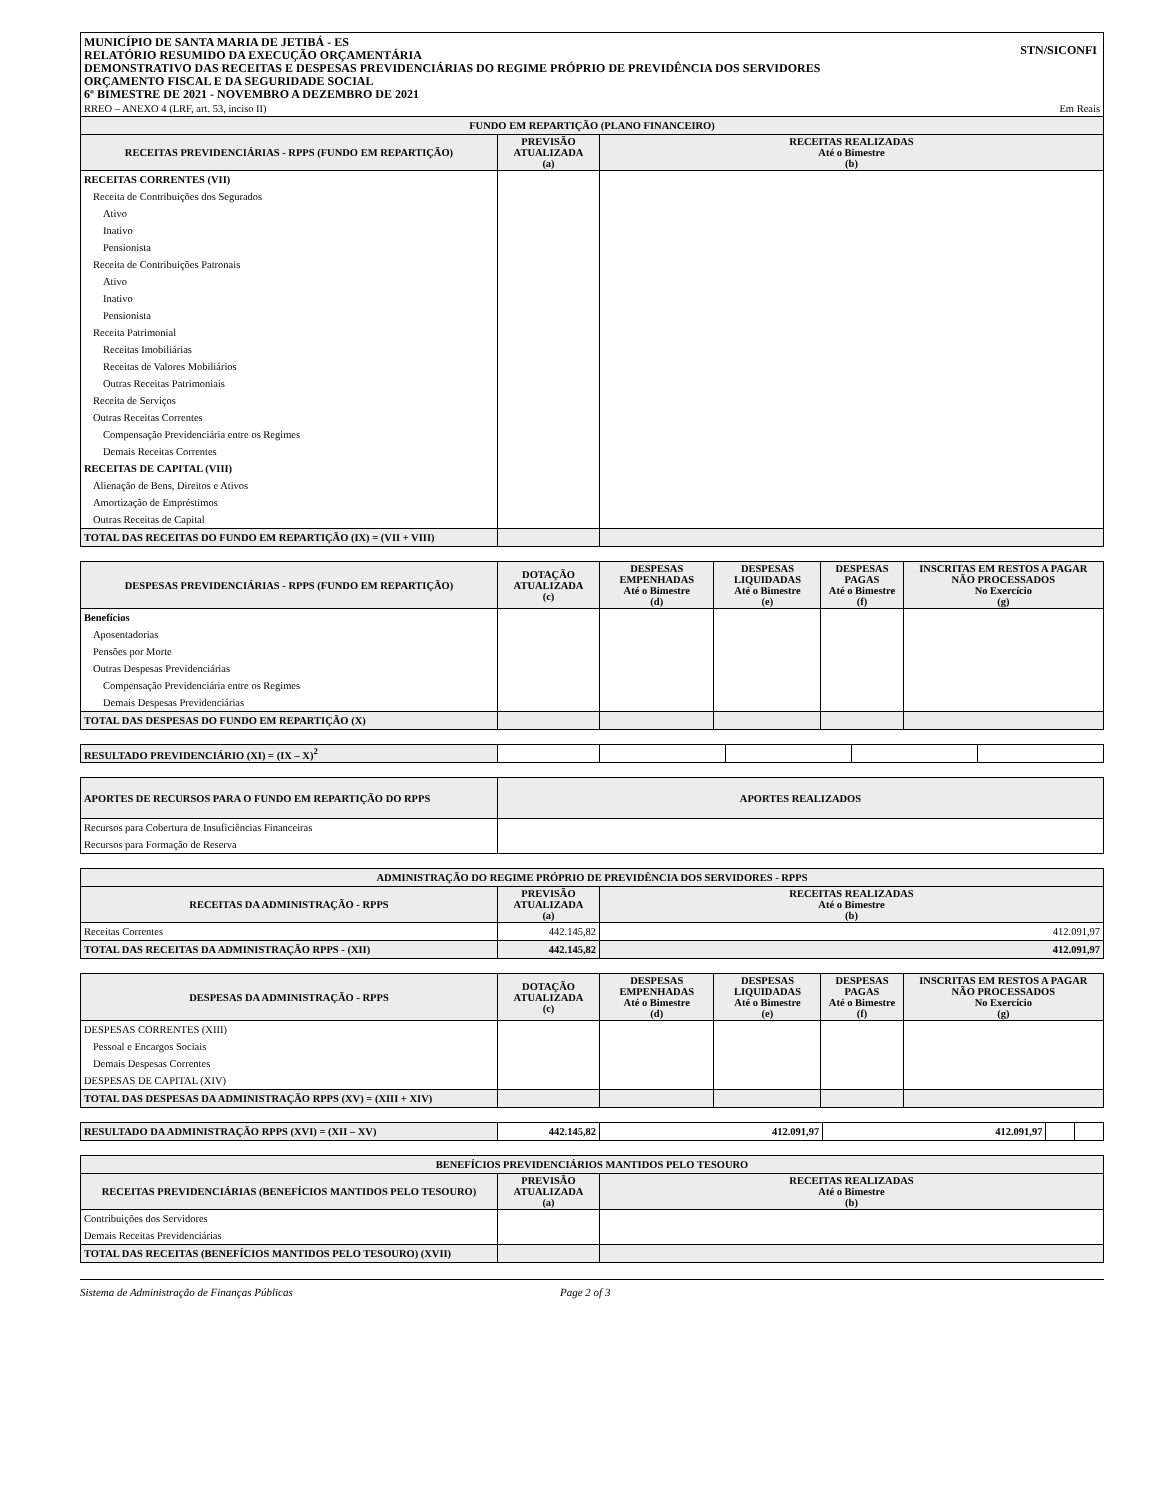MUNICÍPIO DE SANTA MARIA DE JETIBÁ - ES
RELATÓRIO RESUMIDO DA EXECUÇÃO ORÇAMENTÁRIA
DEMONSTRATIVO DAS RECEITAS E DESPESAS PREVIDENCIÁRIAS DO REGIME PRÓPRIO DE PREVIDÊNCIA DOS SERVIDORES
ORÇAMENTO FISCAL E DA SEGURIDADE SOCIAL
6º BIMESTRE DE 2021 - NOVEMBRO A DEZEMBRO DE 2021
STN/SICONFI
RREO – ANEXO 4 (LRF, art. 53, inciso II) Em Reais
| FUNDO EM REPARTIÇÃO (PLANO FINANCEIRO) | | |
| --- | --- | --- |
| RECEITAS PREVIDENCIÁRIAS - RPPS (FUNDO EM REPARTIÇÃO) | PREVISÃO ATUALIZADA (a) | RECEITAS REALIZADAS Até o Bimestre (b) |
| RECEITAS CORRENTES (VII) | | |
| Receita de Contribuições dos Segurados | | |
| Ativo | | |
| Inativo | | |
| Pensionista | | |
| Receita de Contribuições Patronais | | |
| Ativo | | |
| Inativo | | |
| Pensionista | | |
| Receita Patrimonial | | |
| Receitas Imobiliárias | | |
| Receitas de Valores Mobiliários | | |
| Outras Receitas Patrimoniais | | |
| Receita de Serviços | | |
| Outras Receitas Correntes | | |
| Compensação Previdenciária entre os Regimes | | |
| Demais Receitas Correntes | | |
| RECEITAS DE CAPITAL (VIII) | | |
| Alienação de Bens, Direitos e Ativos | | |
| Amortização de Empréstimos | | |
| Outras Receitas de Capital | | |
| TOTAL DAS RECEITAS DO FUNDO EM REPARTIÇÃO (IX) = (VII + VIII) | | |
| DESPESAS PREVIDENCIÁRIAS - RPPS (FUNDO EM REPARTIÇÃO) | DOTAÇÃO ATUALIZADA (c) | DESPESAS EMPENHADAS Até o Bimestre (d) | DESPESAS LIQUIDADAS Até o Bimestre (e) | DESPESAS PAGAS Até o Bimestre (f) | INSCRITAS EM RESTOS A PAGAR NÃO PROCESSADOS No Exercício (g) |
| --- | --- | --- | --- | --- | --- |
| Benefícios | | | | | |
| Aposentadorias | | | | | |
| Pensões por Morte | | | | | |
| Outras Despesas Previdenciárias | | | | | |
| Compensação Previdenciária entre os Regimes | | | | | |
| Demais Despesas Previdenciárias | | | | | |
| TOTAL DAS DESPESAS DO FUNDO EM REPARTIÇÃO (X) | | | | | |
| RESULTADO PREVIDENCIÁRIO (XI) = (IX – X)<sup>2</sup> | | | | | |
| APORTES DE RECURSOS PARA O FUNDO EM REPARTIÇÃO DO RPPS | APORTES REALIZADOS |
| --- | --- |
| Recursos para Cobertura de Insuficiências Financeiras | |
| Recursos para Formação de Reserva | |
| ADMINISTRAÇÃO DO REGIME PRÓPRIO DE PREVIDÊNCIA DOS SERVIDORES - RPPS | | |
| --- | --- | --- |
| RECEITAS DA ADMINISTRAÇÃO - RPPS | PREVISÃO ATUALIZADA (a) | RECEITAS REALIZADAS Até o Bimestre (b) |
| Receitas Correntes | 442.145,82 | 412.091,97 |
| TOTAL DAS RECEITAS DA ADMINISTRAÇÃO RPPS - (XII) | 442.145,82 | 412.091,97 |
| DESPESAS DA ADMINISTRAÇÃO - RPPS | DOTAÇÃO ATUALIZADA (c) | DESPESAS EMPENHADAS Até o Bimestre (d) | DESPESAS LIQUIDADAS Até o Bimestre (e) | DESPESAS PAGAS Até o Bimestre (f) | INSCRITAS EM RESTOS A PAGAR NÃO PROCESSADOS No Exercício (g) |
| --- | --- | --- | --- | --- | --- |
| DESPESAS CORRENTES (XIII) | | | | | |
| Pessoal e Encargos Sociais | | | | | |
| Demais Despesas Correntes | | | | | |
| DESPESAS DE CAPITAL (XIV) | | | | | |
| TOTAL DAS DESPESAS DA ADMINISTRAÇÃO RPPS (XV) = (XIII + XIV) | | | | | |
| RESULTADO DA ADMINISTRAÇÃO RPPS (XVI) = (XII – XV) | 442.145,82 | 412.091,97 | 412.091,97 | | |
| BENEFÍCIOS PREVIDENCIÁRIOS MANTIDOS PELO TESOURO | | |
| --- | --- | --- |
| RECEITAS PREVIDENCIÁRIAS (BENEFÍCIOS MANTIDOS PELO TESOURO) | PREVISÃO ATUALIZADA (a) | RECEITAS REALIZADAS Até o Bimestre (b) |
| Contribuições dos Servidores | | |
| Demais Receitas Previdenciárias | | |
| TOTAL DAS RECEITAS (BENEFÍCIOS MANTIDOS PELO TESOURO) (XVII) | | |
Sistema de Administração de Finanças Públicas Page 2 of 3